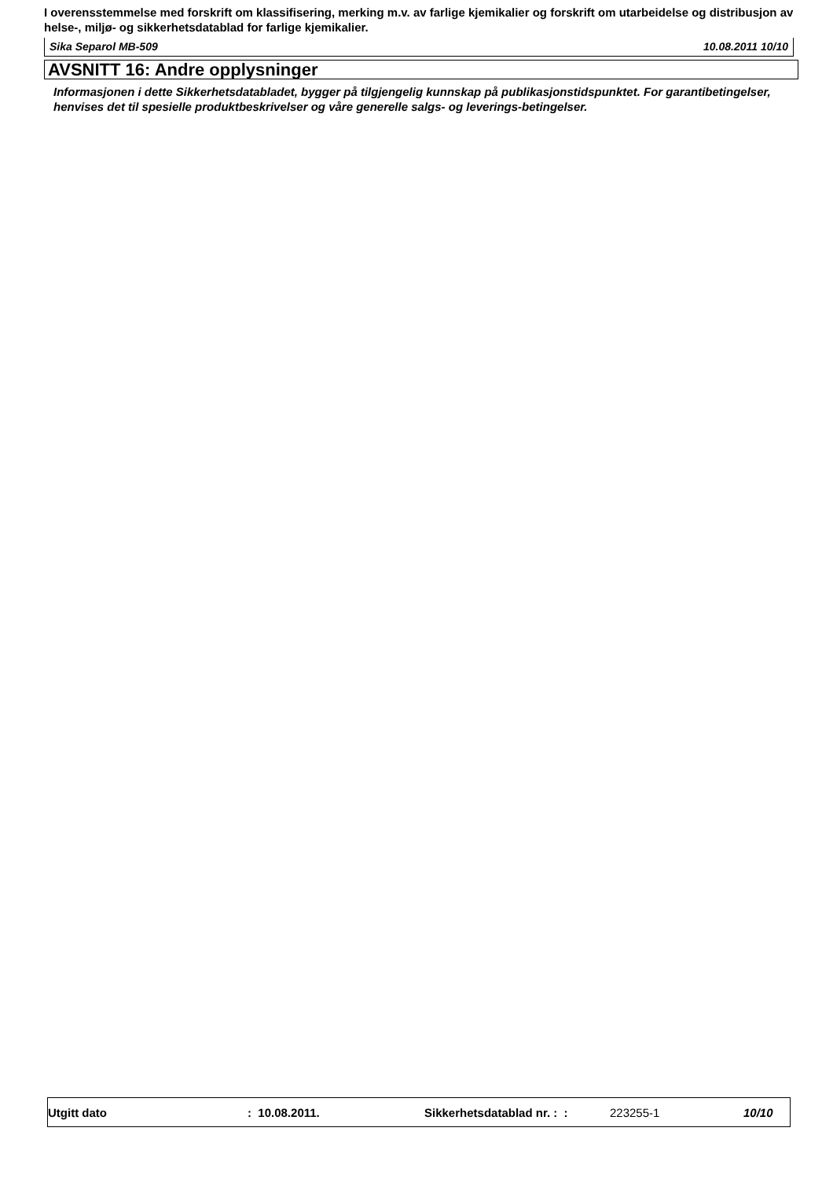I overensstemmelse med forskrift om klassifisering, merking m.v. av farlige kjemikalier og forskrift om utarbeidelse og distribusjon av helse-, miljø- og sikkerhetsdatablad for farlige kjemikalier.
Sika Separol MB-509 10.08.2011 10/10
AVSNITT 16: Andre opplysninger
Informasjonen i dette Sikkerhetsdatabladet, bygger på tilgjengelig kunnskap på publikasjonstidspunktet. For garantibetingelser, henvises det til spesielle produktbeskrivelser og våre generelle salgs- og leverings-betingelser.
Utgitt dato : 10.08.2011. Sikkerhetsdatablad nr. : : 223255-1 10/10